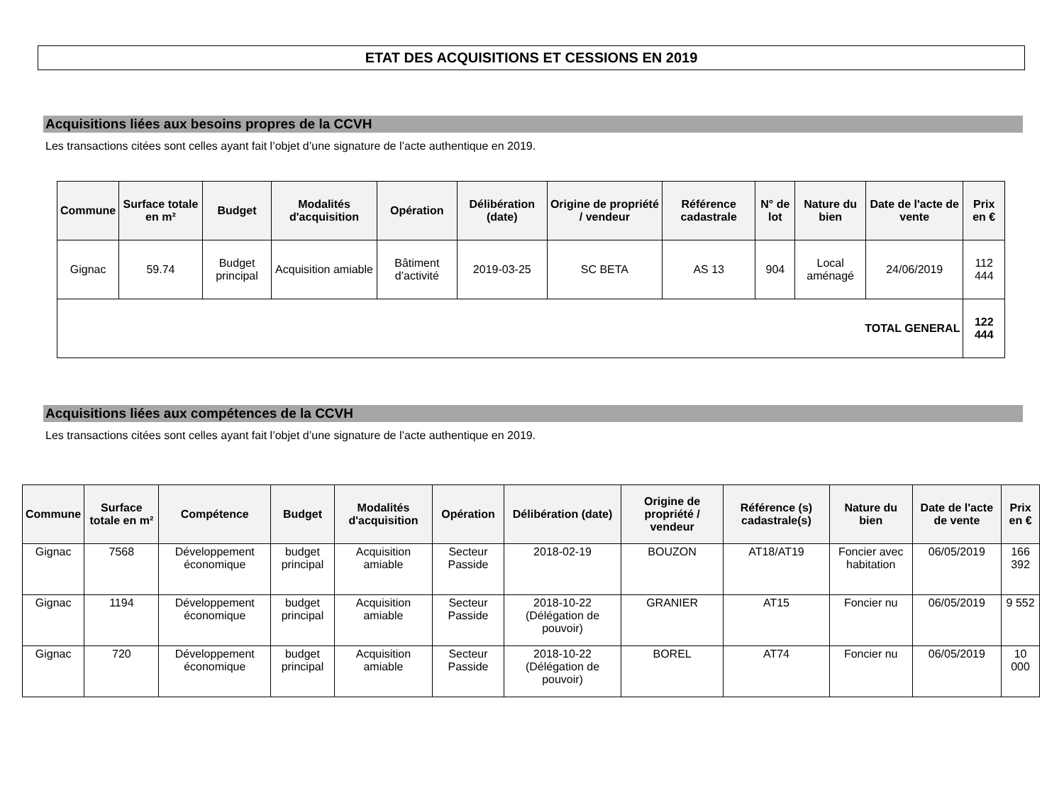ETAT DES ACQUISITIONS ET CESSIONS EN 2019
Acquisitions liées aux besoins propres de la CCVH
Les transactions citées sont celles ayant fait l’objet d’une signature de l’acte authentique en 2019.
| Commune | Surface totale en m² | Budget | Modalités d'acquisition | Opération | Délibération (date) | Origine de propriété / vendeur | Référence cadastrale | N° de lot | Nature du bien | Date de l'acte de vente | Prix en € |
| --- | --- | --- | --- | --- | --- | --- | --- | --- | --- | --- | --- |
| Gignac | 59.74 | Budget principal | Acquisition amiable | Bâtiment d’activité | 2019-03-25 | SC BETA | AS 13 | 904 | Local aménagé | 24/06/2019 | 112 444 |
| TOTAL GENERAL | | | | | | | | | | | 122 444 |
Acquisitions liées aux compétences de la CCVH
Les transactions citées sont celles ayant fait l’objet d’une signature de l’acte authentique en 2019.
| Commune | Surface totale en m² | Compétence | Budget | Modalités d'acquisition | Opération | Délibération (date) | Origine de propriété / vendeur | Référence (s) cadastrale(s) | Nature du bien | Date de l'acte de vente | Prix en € |
| --- | --- | --- | --- | --- | --- | --- | --- | --- | --- | --- | --- |
| Gignac | 7568 | Développement économique | budget principal | Acquisition amiable | Secteur Passide | 2018-02-19 | BOUZON | AT18/AT19 | Foncier avec habitation | 06/05/2019 | 166 392 |
| Gignac | 1194 | Développement économique | budget principal | Acquisition amiable | Secteur Passide | 2018-10-22 (Délégation de pouvoir) | GRANIER | AT15 | Foncier nu | 06/05/2019 | 9 552 |
| Gignac | 720 | Développement économique | budget principal | Acquisition amiable | Secteur Passide | 2018-10-22 (Délégation de pouvoir) | BOREL | AT74 | Foncier nu | 06/05/2019 | 10 000 |